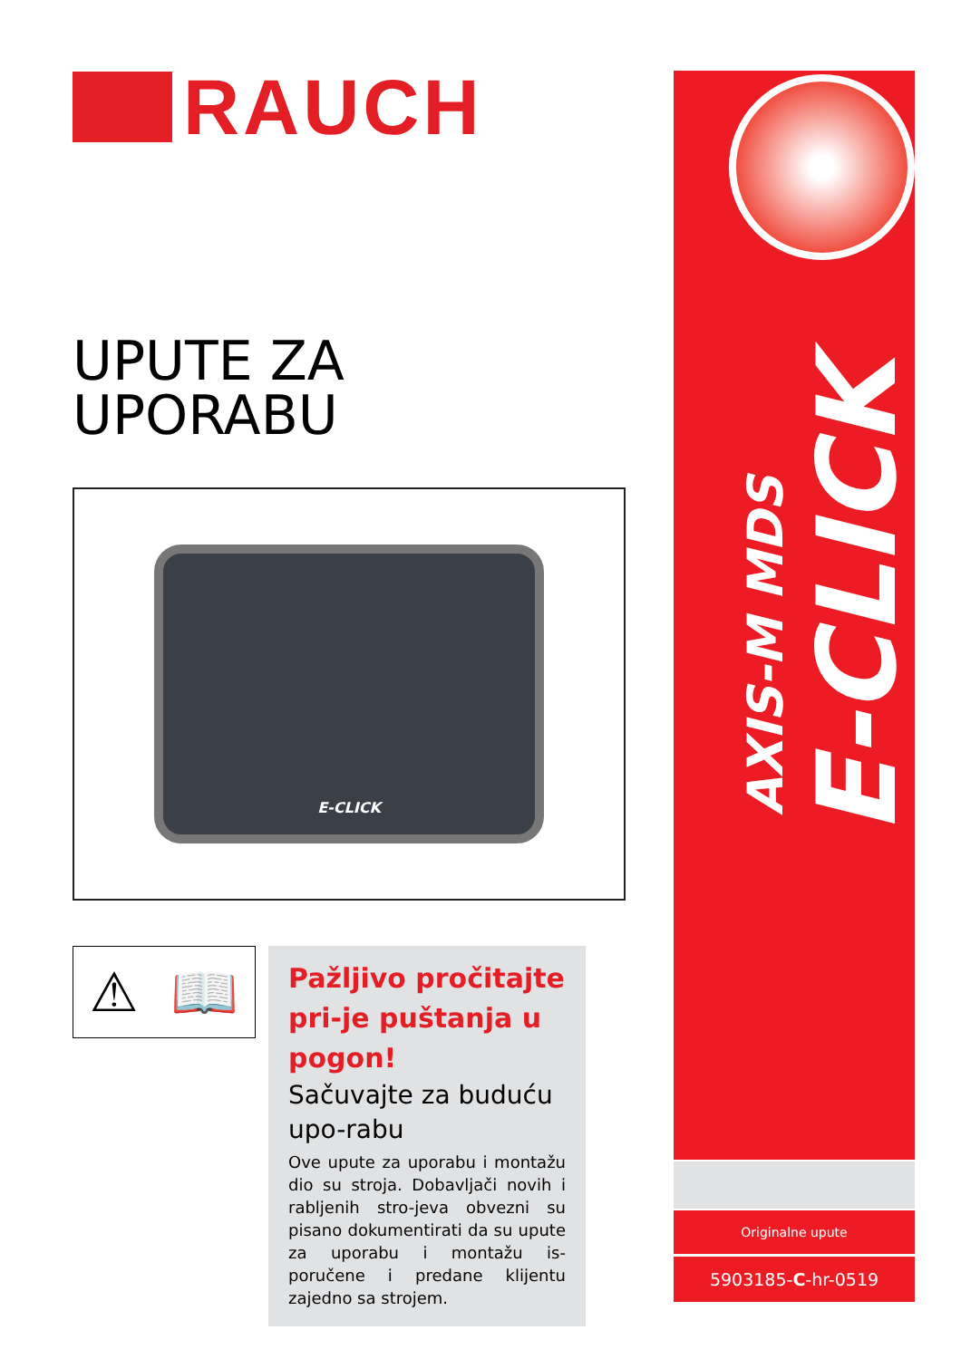RAUCH
UPUTE ZA UPORABU
E-CLICK
⚠ 📖
Pažljivo pročitajte pri-je puštanja u pogon!
Sačuvajte za buduću upo-rabu
Ove upute za uporabu i montažu dio su stroja. Dobavljači novih i rabljenih stro-jeva obvezni su pisano dokumentirati da su upute za uporabu i montažu is-poručene i predane klijentu zajedno sa strojem.
AXIS-M MDS
E-CLICK
Originalne upute
5903185-C-hr-0519